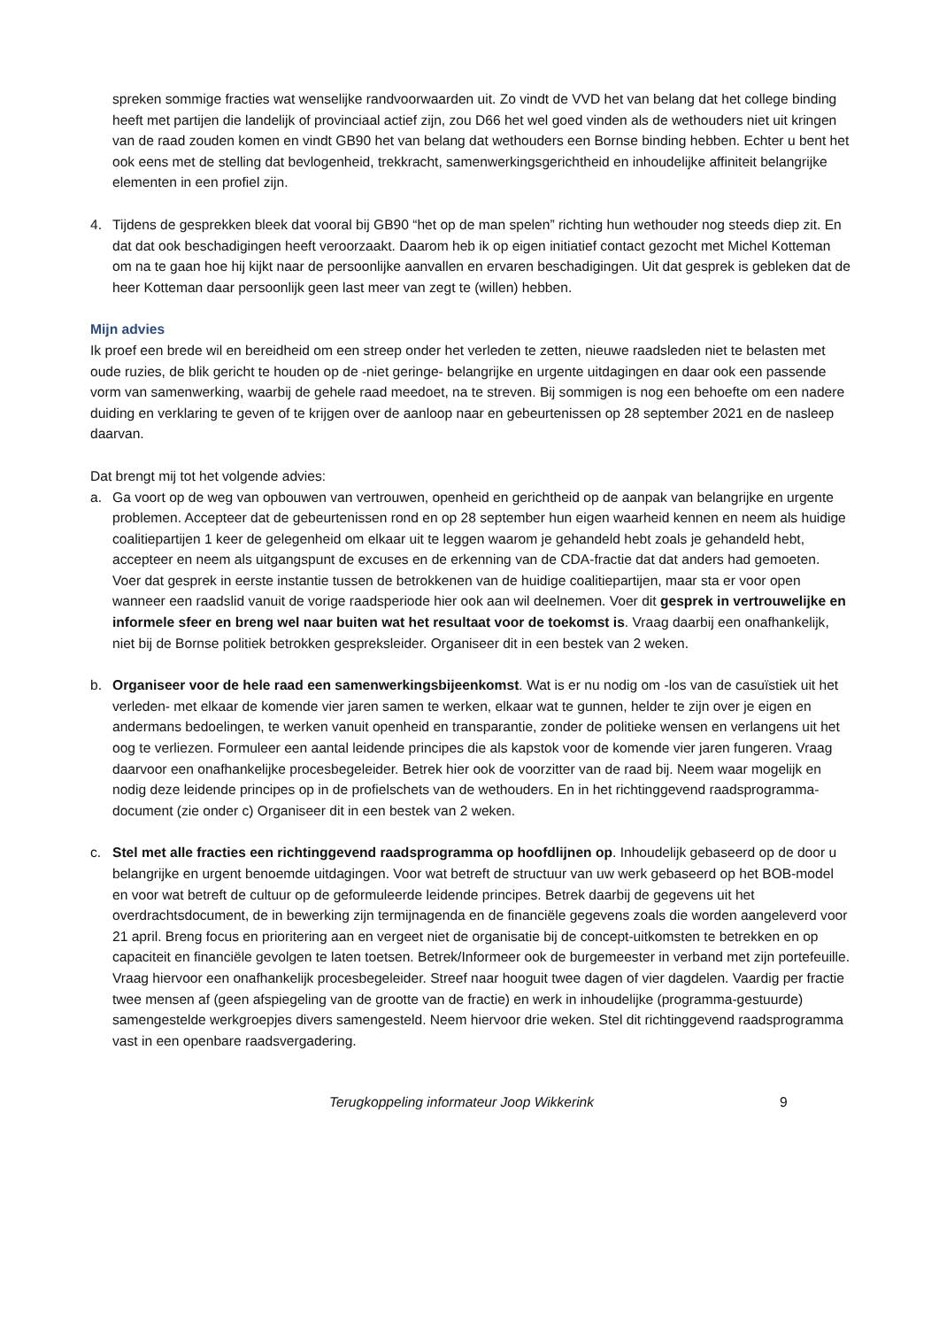spreken sommige fracties wat wenselijke randvoorwaarden uit. Zo vindt de VVD het van belang dat het college binding heeft met partijen die landelijk of provinciaal actief zijn, zou D66 het wel goed vinden als de wethouders niet uit kringen van de raad zouden komen en vindt GB90 het van belang dat wethouders een Bornse binding hebben. Echter u bent het ook eens met de stelling dat bevlogenheid, trekkracht, samenwerkingsgerichtheid en inhoudelijke affiniteit belangrijke elementen in een profiel zijn.
4. Tijdens de gesprekken bleek dat vooral bij GB90 “het op de man spelen” richting hun wethouder nog steeds diep zit. En dat dat ook beschadigingen heeft veroorzaakt. Daarom heb ik op eigen initiatief contact gezocht met Michel Kotteman om na te gaan hoe hij kijkt naar de persoonlijke aanvallen en ervaren beschadigingen. Uit dat gesprek is gebleken dat de heer Kotteman daar persoonlijk geen last meer van zegt te (willen) hebben.
Mijn advies
Ik proef een brede wil en bereidheid om een streep onder het verleden te zetten, nieuwe raadsleden niet te belasten met oude ruzies, de blik gericht te houden op de -niet geringe- belangrijke en urgente uitdagingen en daar ook een passende vorm van samenwerking, waarbij de gehele raad meedoet, na te streven. Bij sommigen is nog een behoefte om een nadere duiding en verklaring te geven of te krijgen over de aanloop naar en gebeurtenissen op 28 september 2021 en de nasleep daarvan.
Dat brengt mij tot het volgende advies:
a. Ga voort op de weg van opbouwen van vertrouwen, openheid en gerichtheid op de aanpak van belangrijke en urgente problemen. Accepteer dat de gebeurtenissen rond en op 28 september hun eigen waarheid kennen en neem als huidige coalitiepartijen 1 keer de gelegenheid om elkaar uit te leggen waarom je gehandeld hebt zoals je gehandeld hebt, accepteer en neem als uitgangspunt de excuses en de erkenning van de CDA-fractie dat dat anders had gemoeten. Voer dat gesprek in eerste instantie tussen de betrokkenen van de huidige coalitiepartijen, maar sta er voor open wanneer een raadslid vanuit de vorige raadsperiode hier ook aan wil deelnemen. Voer dit gesprek in vertrouwelijke en informele sfeer en breng wel naar buiten wat het resultaat voor de toekomst is. Vraag daarbij een onafhankelijk, niet bij de Bornse politiek betrokken gespreksleider. Organiseer dit in een bestek van 2 weken.
b. Organiseer voor de hele raad een samenwerkingsbijeenkomst. Wat is er nu nodig om -los van de casuïstiek uit het verleden- met elkaar de komende vier jaren samen te werken, elkaar wat te gunnen, helder te zijn over je eigen en andermans bedoelingen, te werken vanuit openheid en transparantie, zonder de politieke wensen en verlangens uit het oog te verliezen. Formuleer een aantal leidende principes die als kapstok voor de komende vier jaren fungeren. Vraag daarvoor een onafhankelijke procesbegeleider. Betrek hier ook de voorzitter van de raad bij. Neem waar mogelijk en nodig deze leidende principes op in de profielschets van de wethouders. En in het richtinggevend raadsprogramma-document (zie onder c) Organiseer dit in een bestek van 2 weken.
c. Stel met alle fracties een richtinggevend raadsprogramma op hoofdlijnen op. Inhoudelijk gebaseerd op de door u belangrijke en urgent benoemde uitdagingen. Voor wat betreft de structuur van uw werk gebaseerd op het BOB-model en voor wat betreft de cultuur op de geformuleerde leidende principes. Betrek daarbij de gegevens uit het overdrachtsdocument, de in bewerking zijn termijnagenda en de financiële gegevens zoals die worden aangeleverd voor 21 april. Breng focus en prioritering aan en vergeet niet de organisatie bij de concept-uitkomsten te betrekken en op capaciteit en financiële gevolgen te laten toetsen. Betrek/Informeer ook de burgemeester in verband met zijn portefeuille. Vraag hiervoor een onafhankelijk procesbegeleider. Streef naar hooguit twee dagen of vier dagdelen. Vaardig per fractie twee mensen af (geen afspiegeling van de grootte van de fractie) en werk in inhoudelijke (programma-gestuurde) samengestelde werkgroepjes divers samengesteld. Neem hiervoor drie weken. Stel dit richtinggevend raadsprogramma vast in een openbare raadsvergadering.
Terugkoppeling informateur Joop Wikkerink 9